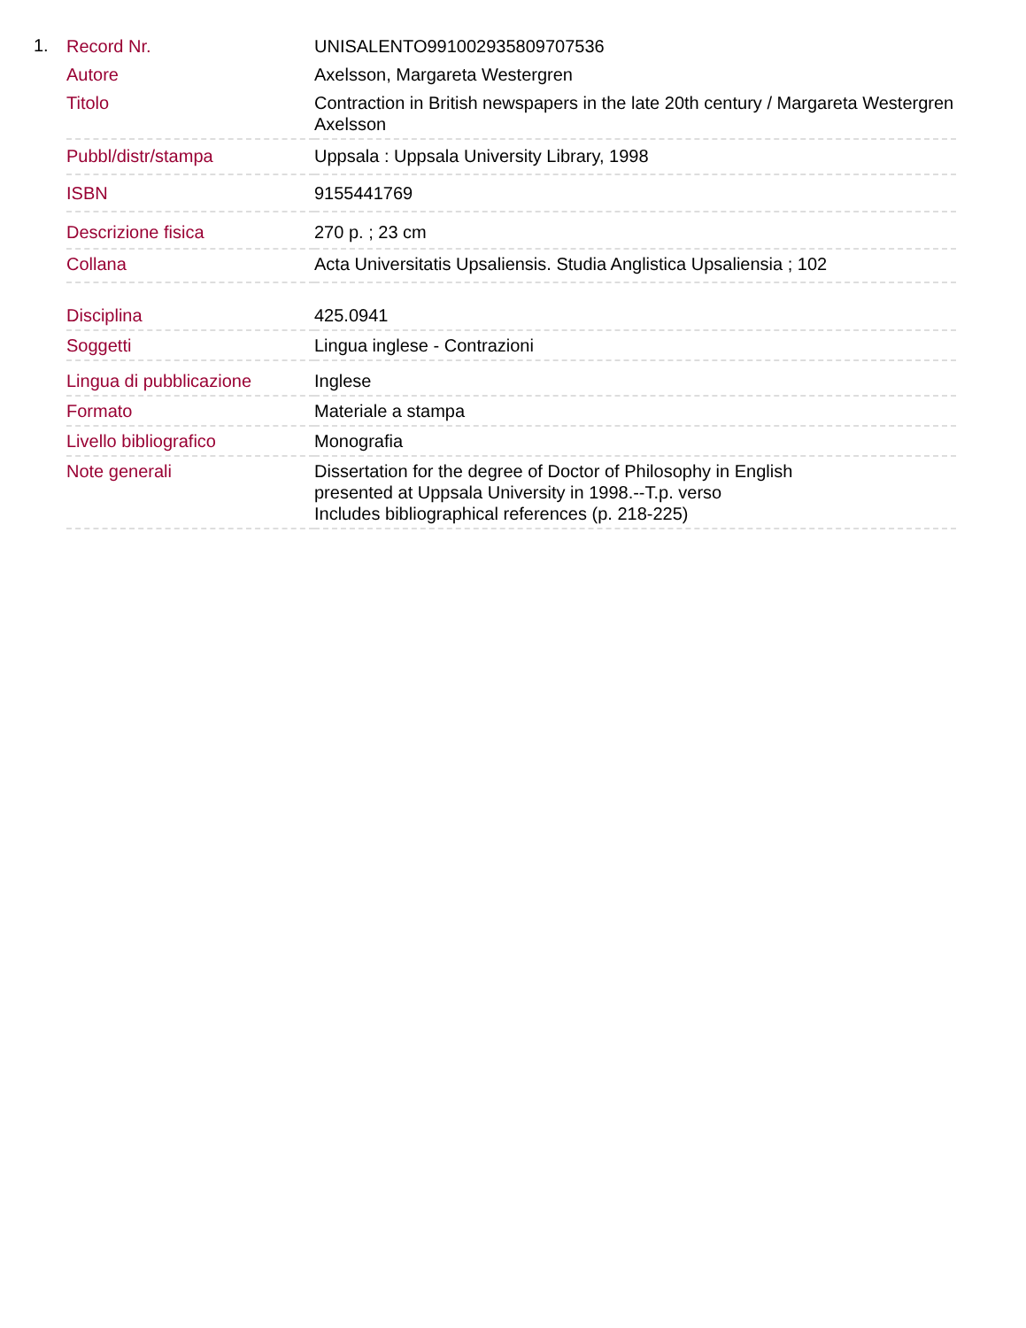1.
| Record Nr. | UNISALENTO991002935809707536 |
| Autore | Axelsson, Margareta Westergren |
| Titolo | Contraction in British newspapers in the late 20th century / Margareta Westergren Axelsson |
| Pubbl/distr/stampa | Uppsala : Uppsala University Library, 1998 |
| ISBN | 9155441769 |
| Descrizione fisica | 270 p. ; 23 cm |
| Collana | Acta Universitatis Upsaliensis. Studia Anglistica Upsaliensia ; 102 |
| Disciplina | 425.0941 |
| Soggetti | Lingua inglese - Contrazioni |
| Lingua di pubblicazione | Inglese |
| Formato | Materiale a stampa |
| Livello bibliografico | Monografia |
| Note generali | Dissertation for the degree of Doctor of Philosophy in English presented at Uppsala University in 1998.--T.p. verso Includes bibliographical references (p. 218-225) |